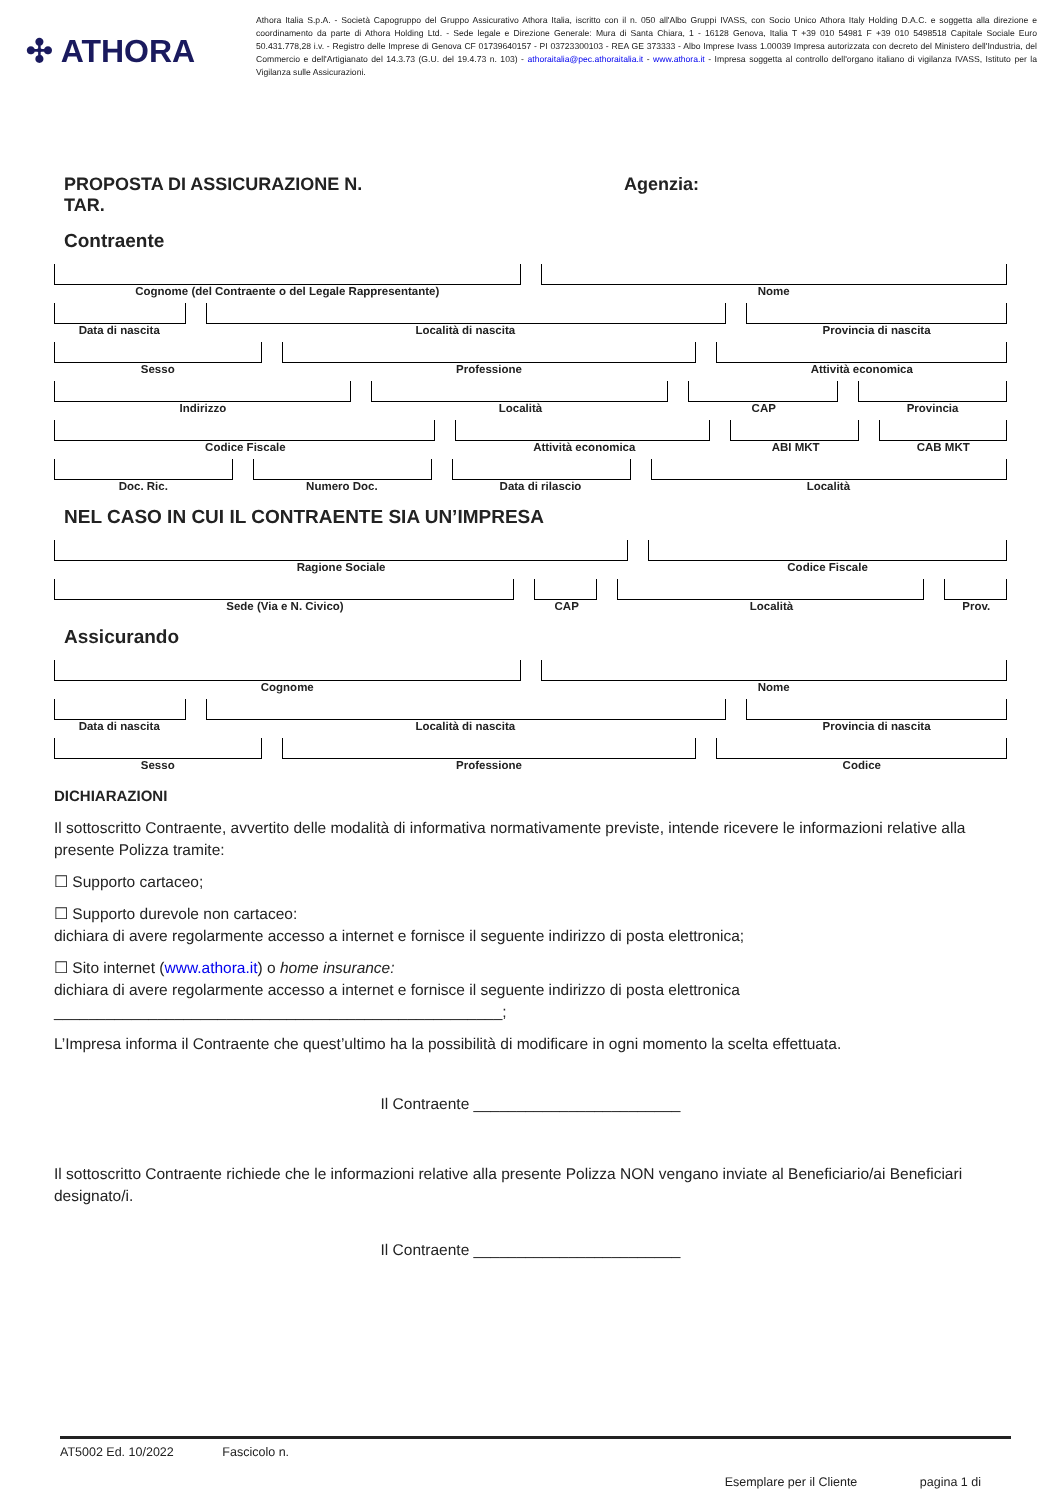✣ ATHORA
Athora Italia S.p.A. - Società Capogruppo del Gruppo Assicurativo Athora Italia, iscritto con il n. 050 all'Albo Gruppi IVASS, con Socio Unico Athora Italy Holding D.A.C. e soggetta alla direzione e coordinamento da parte di Athora Holding Ltd. - Sede legale e Direzione Generale: Mura di Santa Chiara, 1 - 16128 Genova, Italia T +39 010 54981 F +39 010 5498518 Capitale Sociale Euro 50.431.778,28 i.v. - Registro delle Imprese di Genova CF 01739640157 - PI 03723300103 - REA GE 373333 - Albo Imprese Ivass 1.00039 Impresa autorizzata con decreto del Ministero dell'Industria, del Commercio e dell'Artigianato del 14.3.73 (G.U. del 19.4.73 n. 103) - athoraitalia@pec.athoraitalia.it - www.athora.it - Impresa soggetta al controllo dell'organo italiano di vigilanza IVASS, Istituto per la Vigilanza sulle Assicurazioni.
PROPOSTA DI ASSICURAZIONE N.
TAR.
Agenzia:
Contraente
Cognome (del Contraente o del Legale Rappresentante)
Nome
Data di nascita Località di nascita Provincia di nascita
Sesso Professione Attività economica
Indirizzo Località CAP Provincia
Codice Fiscale Attività economica ABI MKT CAB MKT
Doc. Ric. Numero Doc. Data di rilascio Località
NEL CASO IN CUI IL CONTRAENTE SIA UN’IMPRESA
Ragione Sociale Codice Fiscale
Sede (Via e N. Civico) CAP Località Prov.
Assicurando
Cognome Nome
Data di nascita Località di nascita Provincia di nascita
Sesso Professione Codice
DICHIARAZIONI
Il sottoscritto Contraente, avvertito delle modalità di informativa normativamente previste, intende ricevere le informazioni relative alla presente Polizza tramite:
☐ Supporto cartaceo;
☐ Supporto durevole non cartaceo:
dichiara di avere regolarmente accesso a internet e fornisce il seguente indirizzo di posta elettronica;
☐ Sito internet (www.athora.it) o home insurance:
dichiara di avere regolarmente accesso a internet e fornisce il seguente indirizzo di posta elettronica ____________________________________________________;
L’Impresa informa il Contraente che quest’ultimo ha la possibilità di modificare in ogni momento la scelta effettuata.
Il Contraente ________________________
Il sottoscritto Contraente richiede che le informazioni relative alla presente Polizza NON vengano inviate al Beneficiario/ai Beneficiari designato/i.
Il Contraente ________________________
AT5002 Ed. 10/2022 Fascicolo n.
Esemplare per il Cliente pagina 1 di